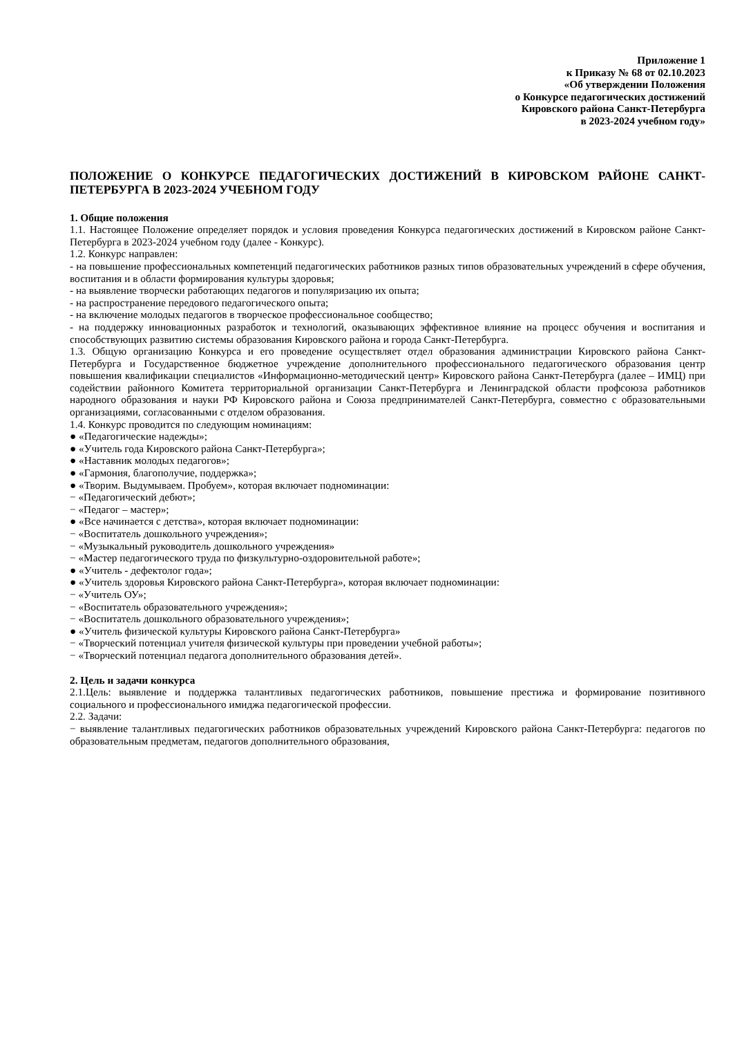Приложение 1
к Приказу № 68 от 02.10.2023
«Об утверждении Положения
о Конкурсе педагогических достижений
Кировского района Санкт-Петербурга
в 2023-2024 учебном году»
ПОЛОЖЕНИЕ О КОНКУРСЕ ПЕДАГОГИЧЕСКИХ ДОСТИЖЕНИЙ В КИРОВСКОМ РАЙОНЕ САНКТ-ПЕТЕРБУРГА В 2023-2024 УЧЕБНОМ ГОДУ
1. Общие положения
1.1. Настоящее Положение определяет порядок и условия проведения Конкурса педагогических достижений в Кировском районе Санкт-Петербурга в 2023-2024 учебном году (далее - Конкурс).
1.2. Конкурс направлен:
- на повышение профессиональных компетенций педагогических работников разных типов образовательных учреждений в сфере обучения, воспитания и в области формирования культуры здоровья;
- на выявление творчески работающих педагогов и популяризацию их опыта;
- на распространение передового педагогического опыта;
- на включение молодых педагогов в творческое профессиональное сообщество;
- на поддержку инновационных разработок и технологий, оказывающих эффективное влияние на процесс обучения и воспитания и способствующих развитию системы образования Кировского района и города Санкт-Петербурга.
1.3. Общую организацию Конкурса и его проведение осуществляет отдел образования администрации Кировского района Санкт-Петербурга и Государственное бюджетное учреждение дополнительного профессионального педагогического образования центр повышения квалификации специалистов «Информационно-методический центр» Кировского района Санкт-Петербурга (далее – ИМЦ) при содействии районного Комитета территориальной организации Санкт-Петербурга и Ленинградской области профсоюза работников народного образования и науки РФ Кировского района и Союза предпринимателей Санкт-Петербурга, совместно с образовательными организациями, согласованными с отделом образования.
1.4. Конкурс проводится по следующим номинациям:
● «Педагогические надежды»;
● «Учитель года Кировского района Санкт-Петербурга»;
● «Наставник молодых педагогов»;
● «Гармония, благополучие, поддержка»;
● «Творим. Выдумываем. Пробуем», которая включает подноминации:
− «Педагогический дебют»;
− «Педагог – мастер»;
● «Все начинается с детства», которая включает подноминации:
− «Воспитатель дошкольного учреждения»;
− «Музыкальный руководитель дошкольного учреждения»
− «Мастер педагогического труда по физкультурно-оздоровительной работе»;
● «Учитель - дефектолог года»;
● «Учитель здоровья Кировского района Санкт-Петербурга», которая включает подноминации:
− «Учитель ОУ»;
− «Воспитатель образовательного учреждения»;
− «Воспитатель дошкольного образовательного учреждения»;
● «Учитель физической культуры Кировского района Санкт-Петербурга»
− «Творческий потенциал учителя физической культуры при проведении учебной работы»;
− «Творческий потенциал педагога дополнительного образования детей».
2. Цель и задачи конкурса
2.1.Цель: выявление и поддержка талантливых педагогических работников, повышение престижа и формирование позитивного социального и профессионального имиджа педагогической профессии.
2.2. Задачи:
− выявление талантливых педагогических работников образовательных учреждений Кировского района Санкт-Петербурга: педагогов по образовательным предметам, педагогов дополнительного образования,